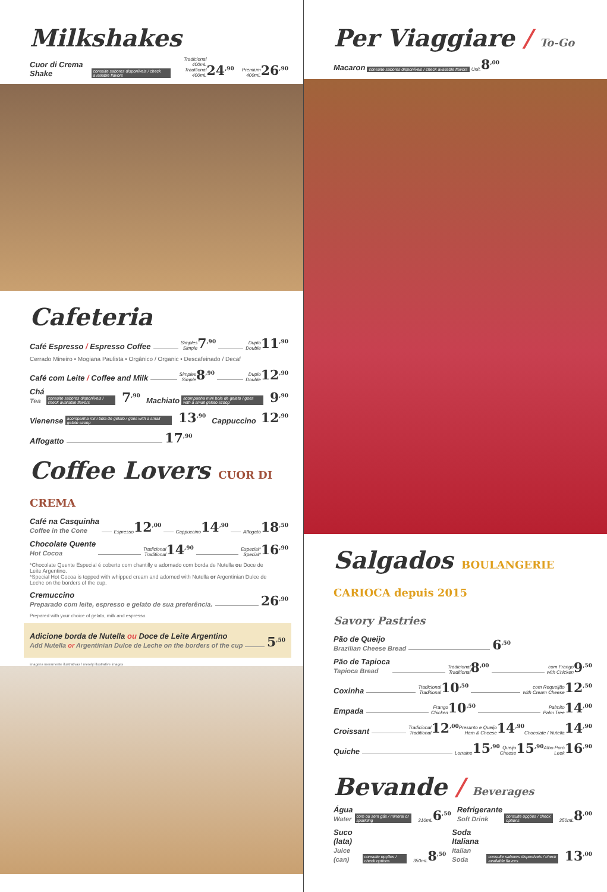Milkshakes
Cuor di Crema Shake consulte sabores disponíveis / check avaliable flavors Tradicional 400mL
Traditional 400mL 24<sup>,90</sup> Premium 400mL 26<sup>,90</sup>
Cafeteria
Café Espresso / Espresso Coffee Simples
Simple 7<sup>,90</sup> Duplo
Double 11<sup>,90</sup>
Cerrado Mineiro • Mogiana Paulista • Orgânico / Organic • Descafeinado / Decaf
Café com Leite / Coffee and Milk Simples
Simple 8<sup>,90</sup> Duplo
Double 12<sup>,90</sup>
Chá
Tea consulte sabores disponíveis / check avaliable flavors 7<sup>,90</sup> Machiato acompanha mini bola de gelato / goes with a small gelato scoop 9<sup>,90</sup>
Vienense acompanha mini bola de gelato / goes with a small gelato scoop 13<sup>,90</sup> Cappuccino 12<sup>,90</sup>
Affogatto 17<sup>,90</sup>
Coffee Lovers CUOR DI CREMA
Café na Casquinha
Coffee in the Cone Espresso 12<sup>,00</sup> Cappuccino 14<sup>,90</sup> Affogato 18<sup>,50</sup>
Chocolate Quente
Hot Cocoa Tradicional
Traditional 14<sup>,90</sup> Especial*
Special* 16<sup>,90</sup>
*Chocolate Quente Especial é coberto com chantilly e adornado com borda de Nutella ou Doce de Leite Argentino.
*Special Hot Cocoa is topped with whipped cream and adorned with Nutella or Argentinian Dulce de Leche on the borders of the cup.
Cremuccino
Preparado com leite, espresso e gelato de sua preferência. 26<sup>,90</sup>
Prepared with your choice of gelato, milk and espresso.
Adicione borda de Nutella ou Doce de Leite Argentino
Add Nutella or Argentinian Dulce de Leche on the borders of the cup 5<sup>,50</sup>
imagens meramente ilustrativas / merely illustrative images
Per Viaggiare / To-Go
Macaron consulte sabores disponíveis / check avaliable flavors Unit. 8<sup>,00</sup>
Salgados BOULANGERIE CARIOCA depuis 2015
Savory Pastries
Pão de Queijo
Brazilian Cheese Bread 6<sup>,50</sup>
Pão de Tapioca
Tapioca Bread Tradicional
Traditional 8<sup>,00</sup> com Frango
with Chicken 9<sup>,50</sup>
Coxinha Tradicional
Traditional 10<sup>,50</sup> com Requeijão
with Cream Cheese 12<sup>,50</sup>
Empada Frango
Chicken 10<sup>,50</sup> Palmito
Palm Tree 14<sup>,00</sup>
Croissant Tradicional
Traditional 12<sup>,00</sup> Presunto e Queijo
Ham & Cheese 14<sup>,90</sup> Chocolate / Nutella 14<sup>,90</sup>
Quiche Lorraine 15<sup>,90</sup> Queijo
Cheese 15<sup>,90</sup> Alho Poró
Leek 16<sup>,90</sup>
Bevande / Beverages
Água
Water com ou sem gás / mineral or sparkling 310mL 6<sup>,50</sup> Refrigerante
Soft Drink consulte opções / check options 350mL 8<sup>,00</sup>
Suco (lata)
Juice (can) consulte opções / check options 350mL 8<sup>,50</sup> Soda Italiana
Italian Soda consulte sabores disponíveis / check available flavors 13<sup>,00</sup>